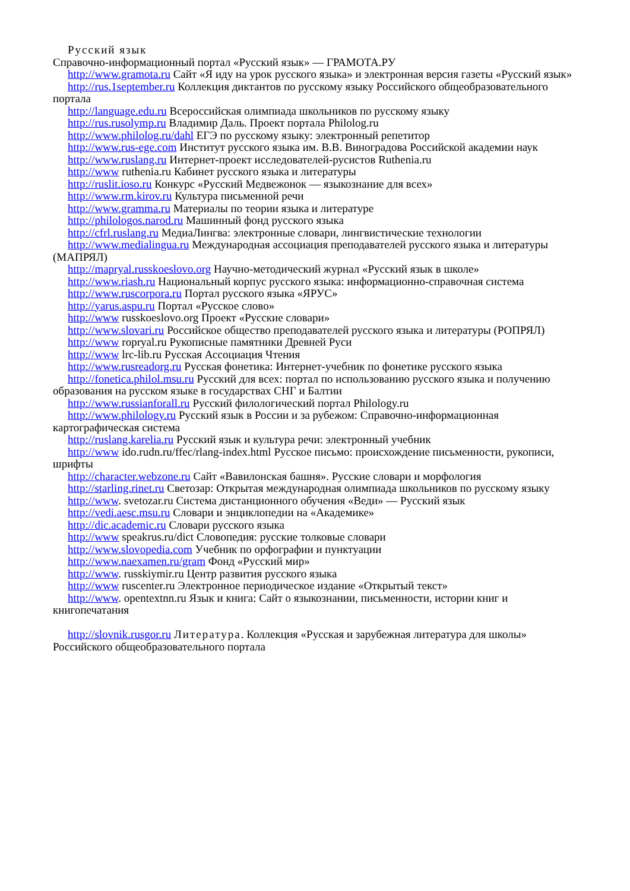Русский язык
Справочно-информационный портал «Русский язык» — ГРАМОТА.РУ
http://www.gramota.ru Сайт «Я иду на урок русского языка» и электронная версия газеты «Русский язык»
http://rus.1september.ru Коллекция диктантов по русскому языку Российского общеобразовательного портала
http://language.edu.ru Всероссийская олимпиада школьников по русскому языку
http://rus.rusolymp.ru Владимир Даль. Проект портала Philolog.ru
http://www.philolog.ru/dahl ЕГЭ по русскому языку: электронный репетитор
http://www.rus-ege.com Институт русского языка им. В.В. Виноградова Российской академии наук
http://www.ruslang.ru Интернет-проект исследователей-русистов Ruthenia.ru
http://www ruthenia.ru Кабинет русского языка и литературы
http://ruslit.ioso.ru Конкурс «Русский Медвежонок — языкознание для всех»
http://www.rm.kirov.ru Культура письменной речи
http://www.gramma.ru Материалы по теории языка и литературе
http://philologos.narod.ru Машинный фонд русского языка
http://cfrl.ruslang.ru МедиаЛингва: электронные словари, лингвистические технологии
http://www.medialingua.ru Международная ассоциация преподавателей русского языка и литературы (МАПРЯЛ)
http://mapryal.russkoeslovo.org Научно-методический журнал «Русский язык в школе»
http://www.riash.ru Национальный корпус русского языка: информационно-справочная система
http://www.ruscorpora.ru Портал русского языка «ЯРУС»
http://yarus.aspu.ru Портал «Русское слово»
http://www russkoeslovo.org Проект «Русские словари»
http://www.slovari.ru Российское общество преподавателей русского языка и литературы (РОПРЯЛ)
http://www ropryal.ru Рукописные памятники Древней Руси
http://www lrc-lib.ru Русская Ассоциация Чтения
http://www.rusreadorg.ru Русская фонетика: Интернет-учебник по фонетике русского языка
http://fonetica.philol.msu.ru Русский для всех: портал по использованию русского языка и получению образования на русском языке в государствах СНГ и Балтии
http://www.russianforall.ru Русский филологический портал Philology.ru
http://www.philology.ru Русский язык в России и за рубежом: Справочно-информационная картографическая система
http://ruslang.karelia.ru Русский язык и культура речи: электронный учебник
http://www ido.rudn.ru/ffec/rlang-index.html Русское письмо: происхождение письменности, рукописи, шрифты
http://character.webzone.ru Сайт «Вавилонская башня». Русские словари и морфология
http://starling.rinet.ru Светозар: Открытая международная олимпиада школьников по русскому языку
http://www. svetozar.ru Система дистанционного обучения «Веди» — Русский язык
http://vedi.aesc.msu.ru Словари и энциклопедии на «Академике»
http://dic.academic.ru Словари русского языка
http://www speakrus.ru/dict Словопедия: русские толковые словари
http://www.slovopedia.com Учебник по орфографии и пунктуации
http://www.naexamen.ru/gram Фонд «Русский мир»
http://www. russkiymir.ru Центр развития русского языка
http://www ruscenter.ru Электронное периодическое издание «Открытый текст»
http://www. opentextnn.ru Язык и книга: Сайт о языкознании, письменности, истории книг и книгопечатания
http://slovnik.rusgor.ru Литература. Коллекция «Русская и зарубежная литература для школы» Российского общеобразовательного портала